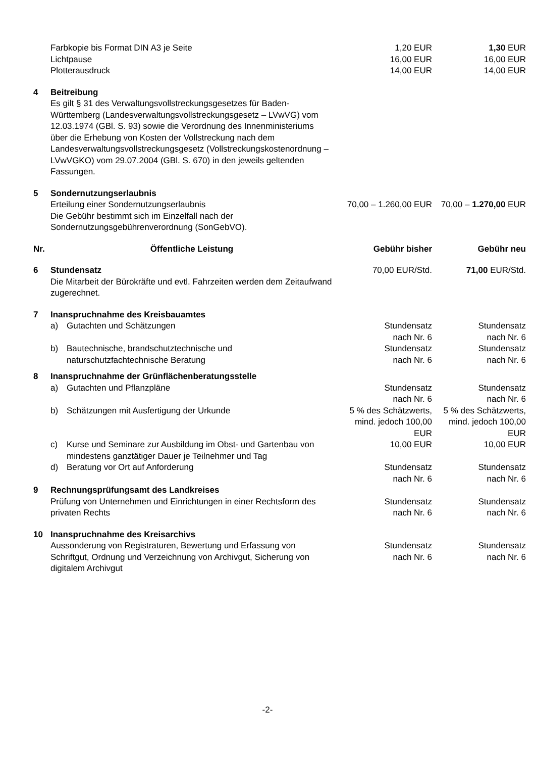| | Farbkopie bis Format DIN A3 je Seite | 1,20 EUR | 1,30 EUR |
| | Lichtpause | 16,00 EUR | 16,00 EUR |
| | Plotterausdruck | 14,00 EUR | 14,00 EUR |
| 4 | Beitreibung Es gilt § 31 des Verwaltungsvollstreckungsgesetzes für Baden-Württemberg (Landesverwaltungsvollstreckungsgesetz – LVwVG) vom 12.03.1974 (GBl. S. 93) sowie die Verordnung des Innenministeriums über die Erhebung von Kosten der Vollstreckung nach dem Landesverwaltungsvollstreckungsgesetz (Vollstreckungskostenordnung – LVwVGKO) vom 29.07.2004 (GBl. S. 670) in den jeweils geltenden Fassungen. | | |
| 5 | Sondernutzungserlaubnis Erteilung einer Sondernutzungserlaubnis Die Gebühr bestimmt sich im Einzelfall nach der Sondernutzungsgebührenverordnung (SonGebVO). | 70,00 – 1.260,00 EUR | 70,00 – 1.270,00 EUR |
| Nr. | Öffentliche Leistung | Gebühr bisher | Gebühr neu |
| 6 | Stundensatz Die Mitarbeit der Bürokräfte und evtl. Fahrzeiten werden dem Zeitaufwand zugerechnet. | 70,00 EUR/Std. | 71,00 EUR/Std. |
| 7 | Inanspruchnahme des Kreisbauamtes | | |
| | a) Gutachten und Schätzungen | Stundensatz nach Nr. 6 | Stundensatz nach Nr. 6 |
| | b) Bautechnische, brandschutztechnische und naturschutzfachtechnische Beratung | Stundensatz nach Nr. 6 | Stundensatz nach Nr. 6 |
| 8 | Inanspruchnahme der Grünflächenberatungsstelle | | |
| | a) Gutachten und Pflanzpläne | Stundensatz nach Nr. 6 | Stundensatz nach Nr. 6 |
| | b) Schätzungen mit Ausfertigung der Urkunde | 5 % des Schätzwerts, mind. jedoch 100,00 EUR | 5 % des Schätzwerts, mind. jedoch 100,00 EUR |
| | c) Kurse und Seminare zur Ausbildung im Obst- und Gartenbau von mindestens ganztätiger Dauer je Teilnehmer und Tag | 10,00 EUR | 10,00 EUR |
| | d) Beratung vor Ort auf Anforderung | Stundensatz nach Nr. 6 | Stundensatz nach Nr. 6 |
| 9 | Rechnungsprüfungsamt des Landkreises Prüfung von Unternehmen und Einrichtungen in einer Rechtsform des privaten Rechts | Stundensatz nach Nr. 6 | Stundensatz nach Nr. 6 |
| 10 | Inanspruchnahme des Kreisarchivs Aussonderung von Registraturen, Bewertung und Erfassung von Schriftgut, Ordnung und Verzeichnung von Archivgut, Sicherung von digitalem Archivgut | Stundensatz nach Nr. 6 | Stundensatz nach Nr. 6 |
-2-